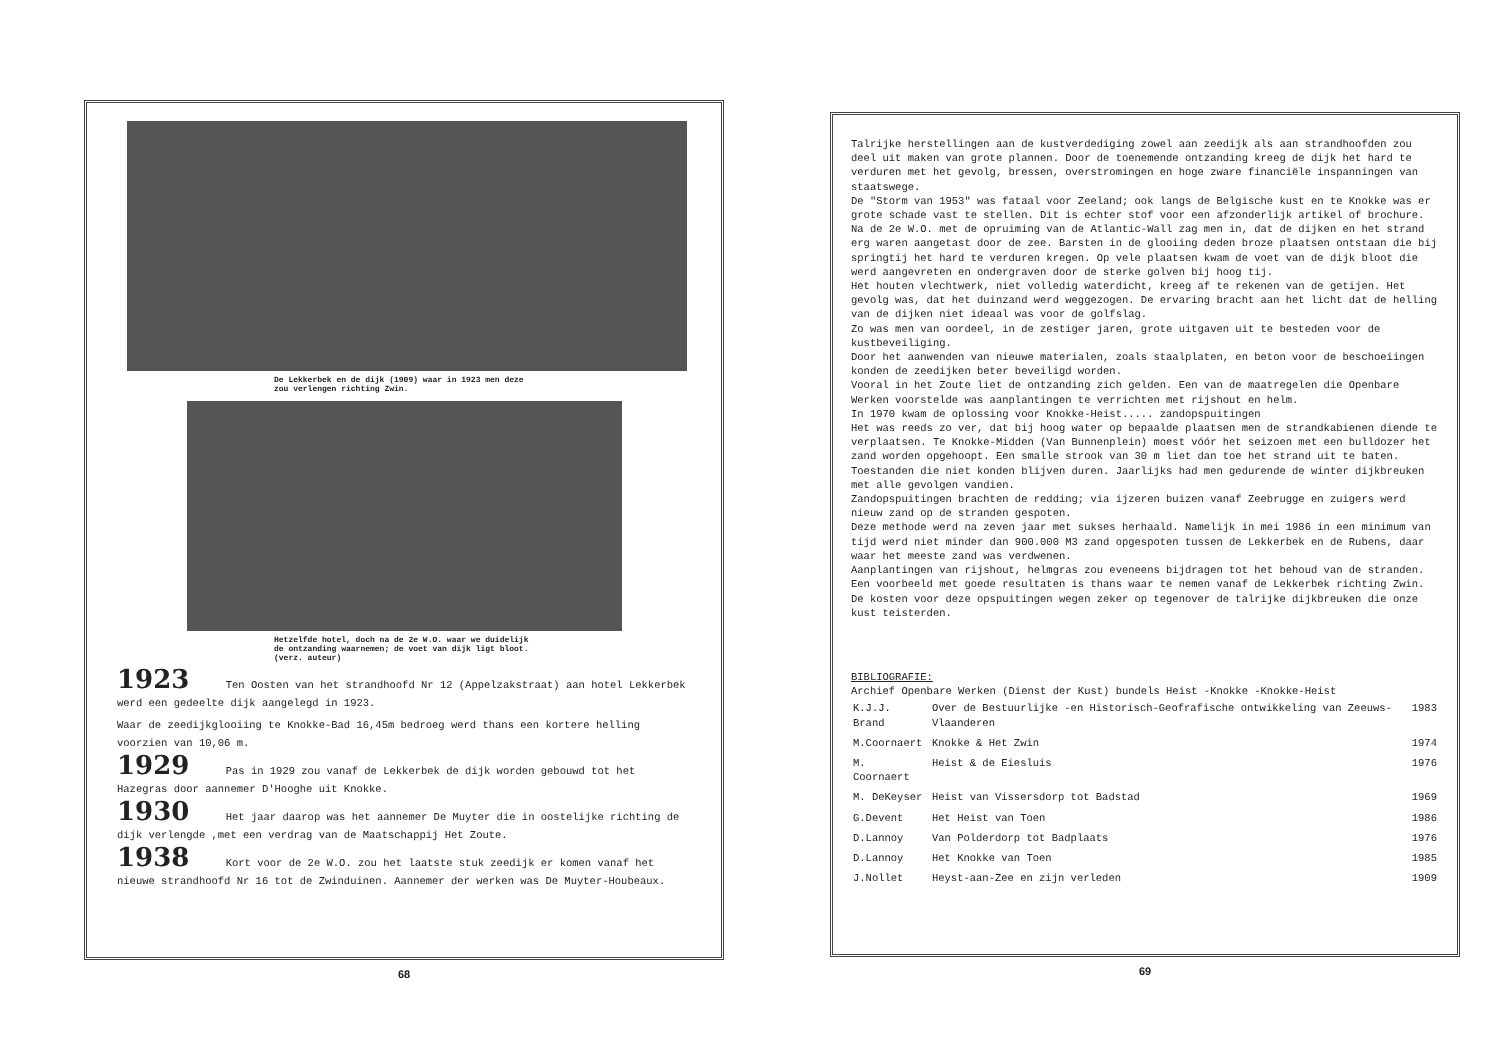De Lekkerbek en de dijk (1909) waar in 1923 men deze zou verlengen richting Zwin.
Hetzelfde hotel, doch na de 2e W.O. waar we duidelijk de ontzanding waarnemen; de voet van dijk ligt bloot. (verz. auteur)
1923 Ten Oosten van het strandhoofd Nr 12 (Appelzakstraat) aan hotel Lekkerbek werd een gedeelte dijk aangelegd in 1923.
Waar de zeedijkglooiing te Knokke-Bad 16,45m bedroeg werd thans een kortere helling voorzien van 10,06 m.
1929 Pas in 1929 zou vanaf de Lekkerbek de dijk worden gebouwd tot het Hazegras door aannemer D'Hooghe uit Knokke.
1930 Het jaar daarop was het aannemer De Muyter die in oostelijke richting de dijk verlengde ,met een verdrag van de Maatschappij Het Zoute.
1938 Kort voor de 2e W.O. zou het laatste stuk zeedijk er komen vanaf het nieuwe strandhoofd Nr 16 tot de Zwinduinen. Aannemer der werken was De Muyter-Houbeaux.
68
Talrijke herstellingen aan de kustverdediging zowel aan zeedijk als aan strandhoofden zou deel uit maken van grote plannen. Door de toenemende ontzanding kreeg de dijk het hard te verduren met het gevolg, bressen, overstromingen en hoge zware financiële inspanningen van staatswege.
De "Storm van 1953" was fataal voor Zeeland; ook langs de Belgische kust en te Knokke was er grote schade vast te stellen. Dit is echter stof voor een afzonderlijk artikel of brochure.
Na de 2e W.O. met de opruiming van de Atlantic-Wall zag men in, dat de dijken en het strand erg waren aangetast door de zee. Barsten in de glooiing deden broze plaatsen ontstaan die bij springtij het hard te verduren kregen. Op vele plaatsen kwam de voet van de dijk bloot die werd aangevreten en ondergraven door de sterke golven bij hoog tij.
Het houten vlechtwerk, niet volledig waterdicht, kreeg af te rekenen van de getijen. Het gevolg was, dat het duinzand werd weggezogen. De ervaring bracht aan het licht dat de helling van de dijken niet ideaal was voor de golfslag.
Zo was men van oordeel, in de zestiger jaren, grote uitgaven uit te besteden voor de kustbeveiliging.
Door het aanwenden van nieuwe materialen, zoals staalplaten, en beton voor de beschoeiingen konden de zeedijken beter beveiligd worden.
Vooral in het Zoute liet de ontzanding zich gelden. Een van de maatregelen die Openbare Werken voorstelde was aanplantingen te verrichten met rijshout en helm.
In 1970 kwam de oplossing voor Knokke-Heist..... zandopspuitingen
Het was reeds zo ver, dat bij hoog water op bepaalde plaatsen men de strandkabienen diende te verplaatsen. Te Knokke-Midden (Van Bunnenplein) moest vóór het seizoen met een bulldozer het zand worden opgehoopt. Een smalle strook van 30 m liet dan toe het strand uit te baten. Toestanden die niet konden blijven duren. Jaarlijks had men gedurende de winter dijkbreuken met alle gevolgen vandien.
Zandopspuitingen brachten de redding; via ijzeren buizen vanaf Zeebrugge en zuigers werd nieuw zand op de stranden gespoten.
Deze methode werd na zeven jaar met sukses herhaald. Namelijk in mei 1986 in een minimum van tijd werd niet minder dan 900.000 M3 zand opgespoten tussen de Lekkerbek en de Rubens, daar waar het meeste zand was verdwenen.
Aanplantingen van rijshout, helmgras zou eveneens bijdragen tot het behoud van de stranden. Een voorbeeld met goede resultaten is thans waar te nemen vanaf de Lekkerbek richting Zwin. De kosten voor deze opspuitingen wegen zeker op tegenover de talrijke dijkbreuken die onze kust teisterden.
BIBLIOGRAFIE:
Archief Openbare Werken (Dienst der Kust) bundels Heist -Knokke -Knokke-Heist
| K.J.J. Brand | Over de Bestuurlijke -en Historisch-Geofrafische ontwikkeling van Zeeuws-Vlaanderen | 1983 |
| M.Coornaert | Knokke & Het Zwin | 1974 |
| M. Coornaert | Heist & de Eiesluis | 1976 |
| M. DeKeyser | Heist van Vissersdorp tot Badstad | 1969 |
| G.Devent | Het Heist van Toen | 1986 |
| D.Lannoy | Van Polderdorp tot Badplaats | 1976 |
| D.Lannoy | Het Knokke van Toen | 1985 |
| J.Nollet | Heyst-aan-Zee en zijn verleden | 1909 |
69